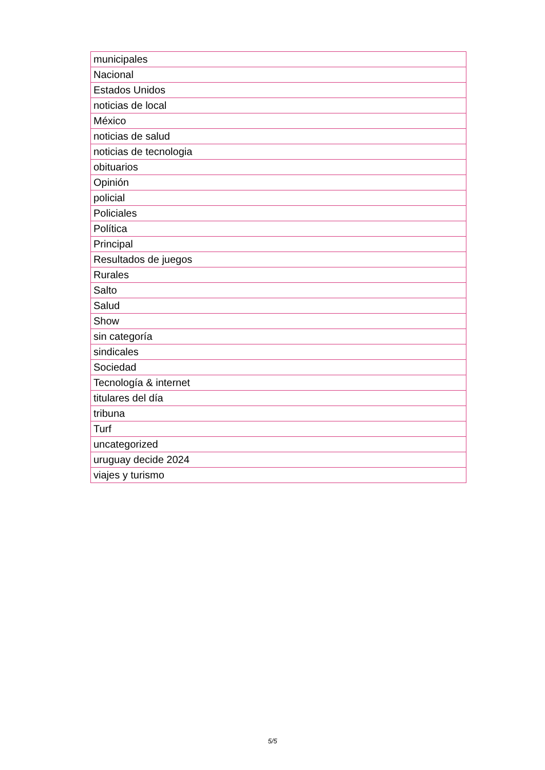| municipales |
| Nacional |
| Estados Unidos |
| noticias de local |
| México |
| noticias de salud |
| noticias de tecnologia |
| obituarios |
| Opinión |
| policial |
| Policiales |
| Política |
| Principal |
| Resultados de juegos |
| Rurales |
| Salto |
| Salud |
| Show |
| sin categoría |
| sindicales |
| Sociedad |
| Tecnología & internet |
| titulares del día |
| tribuna |
| Turf |
| uncategorized |
| uruguay decide 2024 |
| viajes y turismo |
5/5